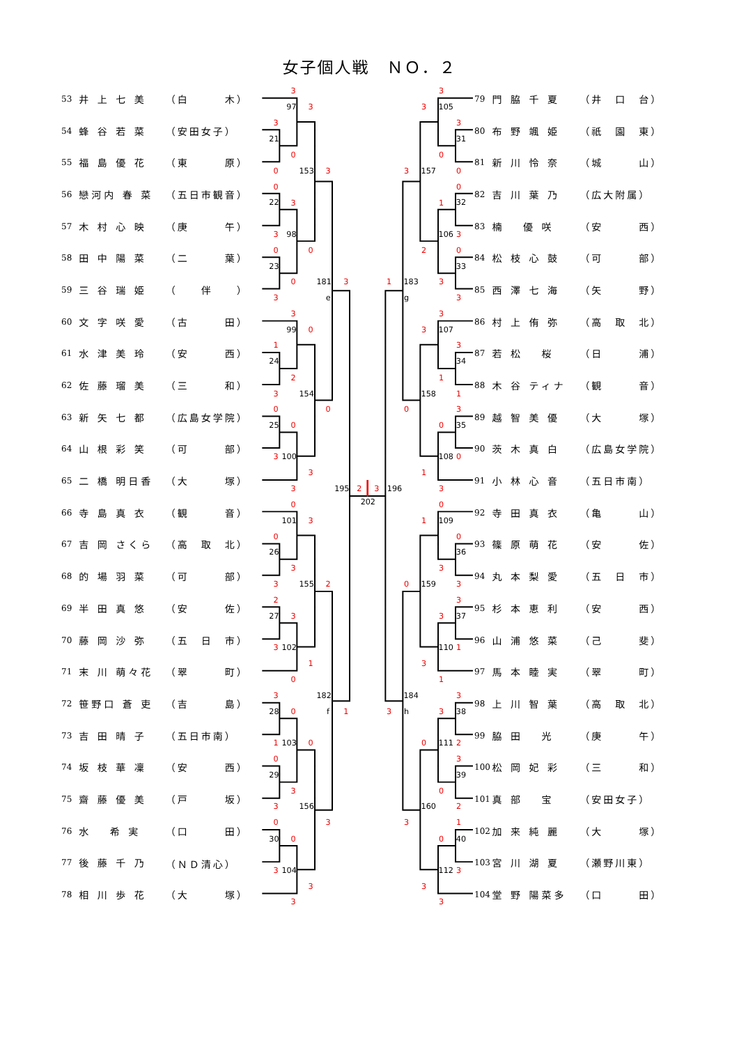女子個人戦　ＮＯ．２
| 53 | 井 上 七 美 | （白 木） |
| 54 | 蜂 谷 若 菜 | （安田女子） |
| 55 | 福 島 優 花 | （東 原） |
| 56 | 戀河内 春 菜 | （五日市観音） |
| 57 | 木 村 心 映 | （庚 午） |
| 58 | 田 中 陽 菜 | （二 葉） |
| 59 | 三 谷 瑞 姫 | （ 伴 ） |
| 60 | 文 字 咲 愛 | （古 田） |
| 61 | 水 津 美 玲 | （安 西） |
| 62 | 佐 藤 瑠 美 | （三 和） |
| 63 | 新 矢 七 都 | （広島女学院） |
| 64 | 山 根 彩 笑 | （可 部） |
| 65 | 二 橋 明日香 | （大 塚） |
| 66 | 寺 島 真 衣 | （観 音） |
| 67 | 吉 岡 さくら | （高 取 北） |
| 68 | 的 場 羽 菜 | （可 部） |
| 69 | 半 田 真 悠 | （安 佐） |
| 70 | 藤 岡 沙 弥 | （五 日 市） |
| 71 | 末 川 萌々花 | （翠 町） |
| 72 | 笹野口 蒼 吏 | （吉 島） |
| 73 | 吉 田 晴 子 | （五日市南） |
| 74 | 坂 枝 華 凜 | （安 西） |
| 75 | 齋 藤 優 美 | （戸 坂） |
| 76 | 水 希 実 | （口 田） |
| 77 | 後 藤 千 乃 | （ＮＤ清心） |
| 78 | 相 川 歩 花 | （大 塚） |
97
21
153
22
98
23
181
e
99
24
154
25
100
195
202
101
26
155
27
102
182
f
28
103
29
156
30
104
3
0
3
0
3
0
0
3
0
3
3
0
3
0
3
1
2
3
3
2
1
3
0
3
0
3
0
3
0
3
0
3
3
1
2
3
2
3
3
0
3
1
0
3
0
3
0
3
0
3
0
3
105
31
157
32
106
33
183
g
107
34
158
35
108
196
109
36
159
37
110
184
h
38
111
39
160
40
112
3
0
3
0
3
2
0
3
1
3
0
3
3
0
1
3
3
1
3
1
3
1
3
0
0
3
0
3
0
3
1
3
0
3
3
1
3
1
3
2
3
0
3
2
0
3
1
3
0
3
| 79 | 門 脇 千 夏 | （井 口 台） |
| 80 | 布 野 颯 姫 | （祇 園 東） |
| 81 | 新 川 怜 奈 | （城 山） |
| 82 | 吉 川 葉 乃 | （広大附属） |
| 83 | 楠 優 咲 | （安 西） |
| 84 | 松 枝 心 鼓 | （可 部） |
| 85 | 西 澤 七 海 | （矢 野） |
| 86 | 村 上 侑 弥 | （高 取 北） |
| 87 | 若 松 桜 | （日 浦） |
| 88 | 木 谷 ティナ | （観 音） |
| 89 | 越 智 美 優 | （大 塚） |
| 90 | 茨 木 真 白 | （広島女学院） |
| 91 | 小 林 心 音 | （五日市南） |
| 92 | 寺 田 真 衣 | （亀 山） |
| 93 | 篠 原 萌 花 | （安 佐） |
| 94 | 丸 本 梨 愛 | （五 日 市） |
| 95 | 杉 本 恵 利 | （安 西） |
| 96 | 山 浦 悠 菜 | （己 斐） |
| 97 | 馬 本 睦 実 | （翠 町） |
| 98 | 上 川 智 葉 | （高 取 北） |
| 99 | 脇 田 光 | （庚 午） |
| 100 | 松 岡 妃 彩 | （三 和） |
| 101 | 真 部 宝 | （安田女子） |
| 102 | 加 来 純 麗 | （大 塚） |
| 103 | 宮 川 湖 夏 | （瀬野川東） |
| 104 | 堂 野 陽菜多 | （口 田） |